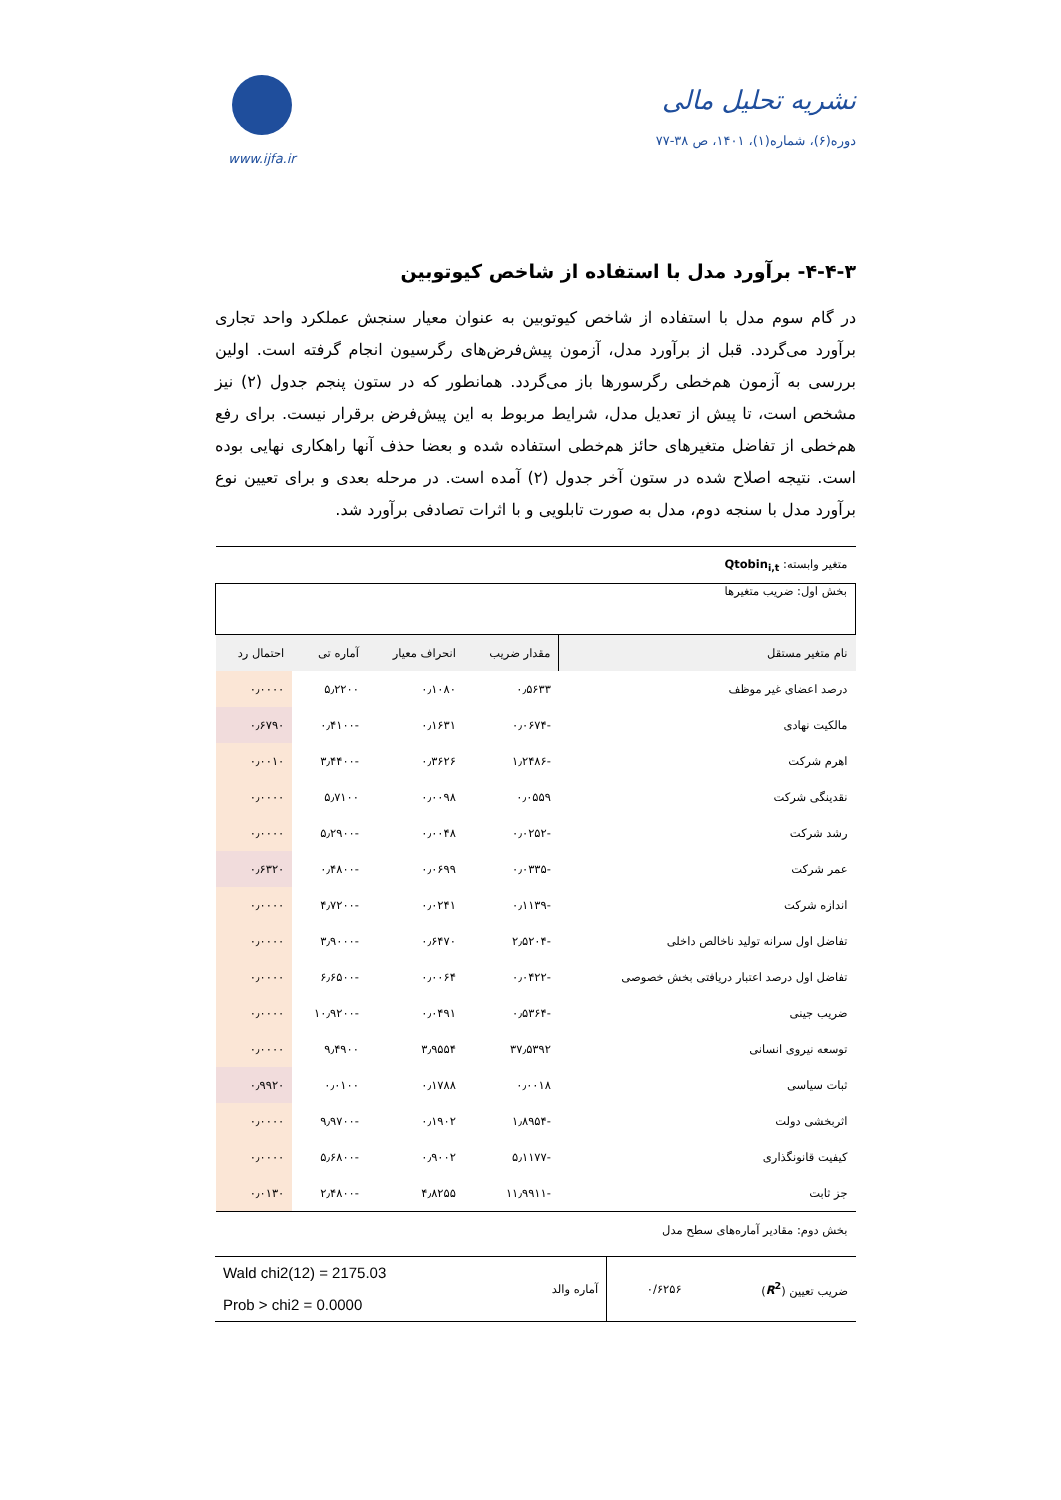www.ijfa.ir
نشریه تحلیل مالی
دوره(۶)، شماره(۱)، ۱۴۰۱، ص ۳۸-۷۷
۴-۴-۳- برآورد مدل با استفاده از شاخص کیوتوبین
در گام سوم مدل با استفاده از شاخص کیوتوبین به عنوان معیار سنجش عملکرد واحد تجاری برآورد می‌گردد. قبل از برآورد مدل، آزمون پیش‌فرض‌های رگرسیون انجام گرفته است. اولین بررسی به آزمون هم‌خطی رگرسورها باز می‌گردد. همانطور که در ستون پنجم جدول (۲) نیز مشخص است، تا پیش از تعدیل مدل، شرایط مربوط به این پیش‌فرض برقرار نیست. برای رفع هم‌خطی از تفاضل متغیرهای حائز هم‌خطی استفاده شده و بعضا حذف آنها راهکاری نهایی بوده است. نتیجه اصلاح شده در ستون آخر جدول (۲) آمده است. در مرحله بعدی و برای تعیین نوع برآورد مدل با سنجه دوم، مدل به صورت تابلویی و با اثرات تصادفی برآورد شد.
| متغیر وابسته: Qtobin<sub>i,t</sub> | | | | |
| بخش اول: ضریب متغیرها | | | | |
| نام متغیر مستقل | مقدار ضریب | انحراف معیار | آماره تی | احتمال رد |
| درصد اعضای غیر موظف | ۰٫۵۶۳۳ | ۰٫۱۰۸۰ | ۵٫۲۲۰۰ | ۰٫۰۰۰۰ |
| مالکیت نهادی | -۰٫۰۶۷۴ | ۰٫۱۶۳۱ | -۰٫۴۱۰۰ | ۰٫۶۷۹۰ |
| اهرم شرکت | -۱٫۲۴۸۶ | ۰٫۳۶۲۶ | -۳٫۴۴۰۰ | ۰٫۰۰۱۰ |
| نقدینگی شرکت | ۰٫۰۵۵۹ | ۰٫۰۰۹۸ | ۵٫۷۱۰۰ | ۰٫۰۰۰۰ |
| رشد شرکت | -۰٫۰۲۵۲ | ۰٫۰۰۴۸ | -۵٫۲۹۰۰ | ۰٫۰۰۰۰ |
| عمر شرکت | -۰٫۰۳۳۵ | ۰٫۰۶۹۹ | -۰٫۴۸۰۰ | ۰٫۶۳۲۰ |
| اندازه شرکت | -۰٫۱۱۳۹ | ۰٫۰۲۴۱ | -۴٫۷۲۰۰ | ۰٫۰۰۰۰ |
| تفاضل اول سرانه تولید ناخالص داخلی | -۲٫۵۲۰۴ | ۰٫۶۴۷۰ | -۳٫۹۰۰۰ | ۰٫۰۰۰۰ |
| تفاضل اول درصد اعتبار دریافتی بخش خصوصی | -۰٫۰۴۲۲ | ۰٫۰۰۶۴ | -۶٫۶۵۰۰ | ۰٫۰۰۰۰ |
| ضریب جینی | -۰٫۵۳۶۴ | ۰٫۰۴۹۱ | -۱۰٫۹۲۰۰ | ۰٫۰۰۰۰ |
| توسعه نیروی انسانی | ۳۷٫۵۳۹۲ | ۳٫۹۵۵۴ | ۹٫۴۹۰۰ | ۰٫۰۰۰۰ |
| ثبات سیاسی | ۰٫۰۰۱۸ | ۰٫۱۷۸۸ | ۰٫۰۱۰۰ | ۰٫۹۹۲۰ |
| اثربخشی دولت | -۱٫۸۹۵۴ | ۰٫۱۹۰۲ | -۹٫۹۷۰۰ | ۰٫۰۰۰۰ |
| کیفیت قانونگذاری | -۵٫۱۱۷۷ | ۰٫۹۰۰۲ | -۵٫۶۸۰۰ | ۰٫۰۰۰۰ |
| جز ثابت | -۱۱٫۹۹۱۱ | ۴٫۸۲۵۵ | -۲٫۴۸۰۰ | ۰٫۰۱۳۰ |
| بخش دوم: مقادیر آماره‌های سطح مدل | | | | |
| ضریب تعیین ( R<sup>2</sup> ) | ۰/۶۲۵۶ | آماره والد | Wald chi2(12) = 2175.03 Prob > chi2 = 0.0000 |